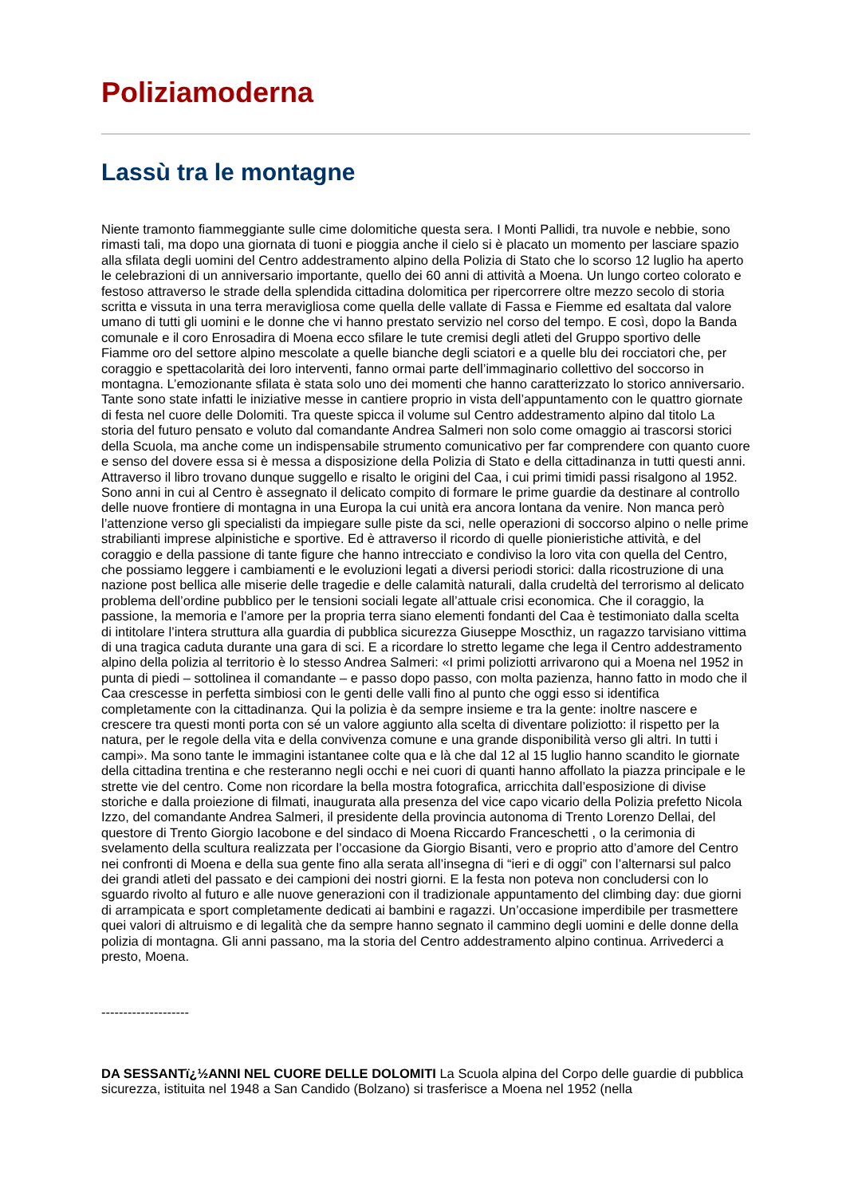Poliziamoderna
Lassù tra le montagne
Niente tramonto fiammeggiante sulle cime dolomitiche questa sera. I Monti Pallidi, tra nuvole e nebbie, sono rimasti tali, ma dopo una giornata di tuoni e pioggia anche il cielo si è placato un momento per lasciare spazio alla sfilata degli uomini del Centro addestramento alpino della Polizia di Stato che lo scorso 12 luglio ha aperto le celebrazioni di un anniversario importante, quello dei 60 anni di attività a Moena. Un lungo corteo colorato e festoso attraverso le strade della splendida cittadina dolomitica per ripercorrere oltre mezzo secolo di storia scritta e vissuta in una terra meravigliosa come quella delle vallate di Fassa e Fiemme ed esaltata dal valore umano di tutti gli uomini e le donne che vi hanno prestato servizio nel corso del tempo. E così, dopo la Banda comunale e il coro Enrosadira di Moena ecco sfilare le tute cremisi degli atleti del Gruppo sportivo delle Fiamme oro del settore alpino mescolate a quelle bianche degli sciatori e a quelle blu dei rocciatori che, per coraggio e spettacolarità dei loro interventi, fanno ormai parte dell’immaginario collettivo del soccorso in montagna. L’emozionante sfilata è stata solo uno dei momenti che hanno caratterizzato lo storico anniversario. Tante sono state infatti le iniziative messe in cantiere proprio in vista dell’appuntamento con le quattro giornate di festa nel cuore delle Dolomiti. Tra queste spicca il volume sul Centro addestramento alpino dal titolo La storia del futuro pensato e voluto dal comandante Andrea Salmeri non solo come omaggio ai trascorsi storici della Scuola, ma anche come un indispensabile strumento comunicativo per far comprendere con quanto cuore e senso del dovere essa si è messa a disposizione della Polizia di Stato e della cittadinanza in tutti questi anni. Attraverso il libro trovano dunque suggello e risalto le origini del Caa, i cui primi timidi passi risalgono al 1952. Sono anni in cui al Centro è assegnato il delicato compito di formare le prime guardie da destinare al controllo delle nuove frontiere di montagna in una Europa la cui unità era ancora lontana da venire. Non manca però l’attenzione verso gli specialisti da impiegare sulle piste da sci, nelle operazioni di soccorso alpino o nelle prime strabilianti imprese alpinistiche e sportive. Ed è attraverso il ricordo di quelle pionieristiche attività, e del coraggio e della passione di tante figure che hanno intrecciato e condiviso la loro vita con quella del Centro, che possiamo leggere i cambiamenti e le evoluzioni legati a diversi periodi storici: dalla ricostruzione di una nazione post bellica alle miserie delle tragedie e delle calamità naturali, dalla crudeltà del terrorismo al delicato problema dell’ordine pubblico per le tensioni sociali legate all’attuale crisi economica. Che il coraggio, la passione, la memoria e l’amore per la propria terra siano elementi fondanti del Caa è testimoniato dalla scelta di intitolare l’intera struttura alla guardia di pubblica sicurezza Giuseppe Moscthiz, un ragazzo tarvisiano vittima di una tragica caduta durante una gara di sci. E a ricordare lo stretto legame che lega il Centro addestramento alpino della polizia al territorio è lo stesso Andrea Salmeri: «I primi poliziotti arrivarono qui a Moena nel 1952 in punta di piedi – sottolinea il comandante – e passo dopo passo, con molta pazienza, hanno fatto in modo che il Caa crescesse in perfetta simbiosi con le genti delle valli fino al punto che oggi esso si identifica completamente con la cittadinanza. Qui la polizia è da sempre insieme e tra la gente: inoltre nascere e crescere tra questi monti porta con sé un valore aggiunto alla scelta di diventare poliziotto: il rispetto per la natura, per le regole della vita e della convivenza comune e una grande disponibilità verso gli altri. In tutti i campi». Ma sono tante le immagini istantanee colte qua e là che dal 12 al 15 luglio hanno scandito le giornate della cittadina trentina e che resteranno negli occhi e nei cuori di quanti hanno affollato la piazza principale e le strette vie del centro. Come non ricordare la bella mostra fotografica, arricchita dall’esposizione di divise storiche e dalla proiezione di filmati, inaugurata alla presenza del vice capo vicario della Polizia prefetto Nicola Izzo, del comandante Andrea Salmeri, il presidente della provincia autonoma di Trento Lorenzo Dellai, del questore di Trento Giorgio Iacobone e del sindaco di Moena Riccardo Franceschetti , o la cerimonia di svelamento della scultura realizzata per l’occasione da Giorgio Bisanti, vero e proprio atto d’amore del Centro nei confronti di Moena e della sua gente fino alla serata all’insegna di “ieri e di oggi” con l’alternarsi sul palco dei grandi atleti del passato e dei campioni dei nostri giorni. E la festa non poteva non concludersi con lo sguardo rivolto al futuro e alle nuove generazioni con il tradizionale appuntamento del climbing day: due giorni di arrampicata e sport completamente dedicati ai bambini e ragazzi. Un’occasione imperdibile per trasmettere quei valori di altruismo e di legalità che da sempre hanno segnato il cammino degli uomini e delle donne della polizia di montagna. Gli anni passano, ma la storia del Centro addestramento alpino continua. Arrivederci a presto, Moena.
--------------------
DA SESSANTï¿½ANNI NEL CUORE DELLE DOLOMITI La Scuola alpina del Corpo delle guardie di pubblica sicurezza, istituita nel 1948 a San Candido (Bolzano) si trasferisce a Moena nel 1952 (nella